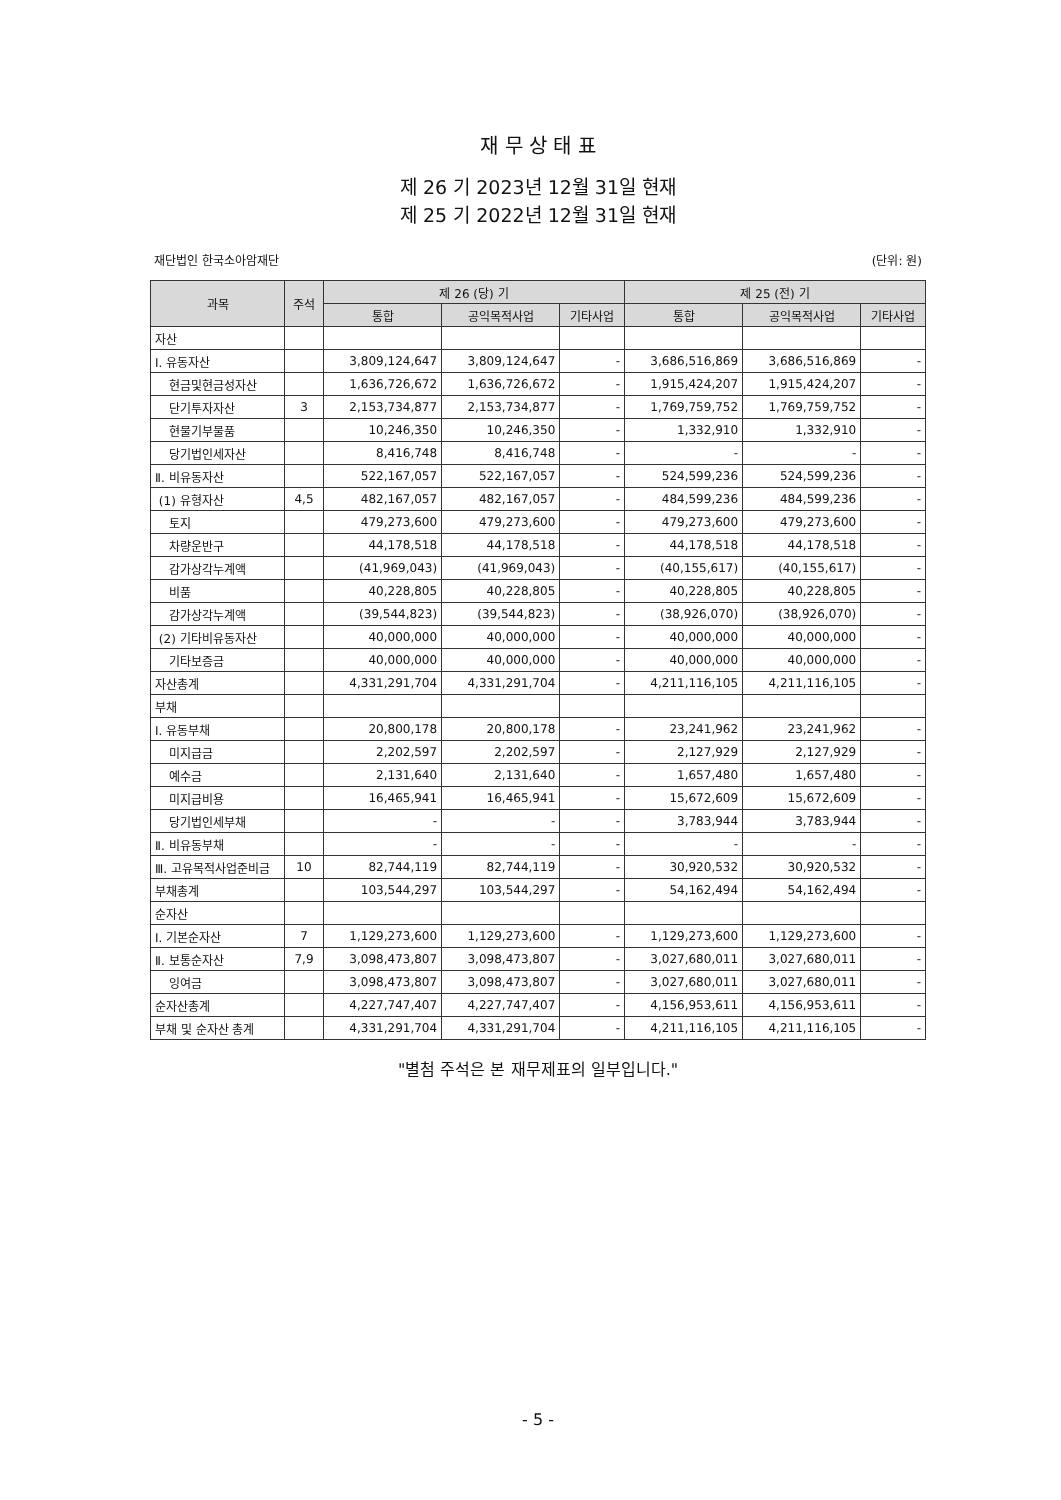재 무 상 태 표
제 26 기 2023년 12월 31일 현재
제 25 기 2022년 12월 31일 현재
재단법인 한국소아암재단 (단위: 원)
| 과목 | 주석 | 제 26 (당) 기 | | | 제 25 (전) 기 | | |
| --- | --- | --- | --- | --- | --- | --- | --- |
| | | 통합 | 공익목적사업 | 기타사업 | 통합 | 공익목적사업 | 기타사업 |
| 자산 | | | | | | | |
| Ⅰ. 유동자산 | | 3,809,124,647 | 3,809,124,647 | - | 3,686,516,869 | 3,686,516,869 | - |
| 현금및현금성자산 | | 1,636,726,672 | 1,636,726,672 | - | 1,915,424,207 | 1,915,424,207 | - |
| 단기투자자산 | 3 | 2,153,734,877 | 2,153,734,877 | - | 1,769,759,752 | 1,769,759,752 | - |
| 현물기부물품 | | 10,246,350 | 10,246,350 | - | 1,332,910 | 1,332,910 | - |
| 당기법인세자산 | | 8,416,748 | 8,416,748 | - | - | - | - |
| Ⅱ. 비유동자산 | | 522,167,057 | 522,167,057 | - | 524,599,236 | 524,599,236 | - |
| (1) 유형자산 | 4,5 | 482,167,057 | 482,167,057 | - | 484,599,236 | 484,599,236 | - |
| 토지 | | 479,273,600 | 479,273,600 | - | 479,273,600 | 479,273,600 | - |
| 차량운반구 | | 44,178,518 | 44,178,518 | - | 44,178,518 | 44,178,518 | - |
| 감가상각누계액 | | (41,969,043) | (41,969,043) | - | (40,155,617) | (40,155,617) | - |
| 비품 | | 40,228,805 | 40,228,805 | - | 40,228,805 | 40,228,805 | - |
| 감가상각누계액 | | (39,544,823) | (39,544,823) | - | (38,926,070) | (38,926,070) | - |
| (2) 기타비유동자산 | | 40,000,000 | 40,000,000 | - | 40,000,000 | 40,000,000 | - |
| 기타보증금 | | 40,000,000 | 40,000,000 | - | 40,000,000 | 40,000,000 | - |
| 자산총계 | | 4,331,291,704 | 4,331,291,704 | - | 4,211,116,105 | 4,211,116,105 | - |
| 부채 | | | | | | | |
| Ⅰ. 유동부채 | | 20,800,178 | 20,800,178 | - | 23,241,962 | 23,241,962 | - |
| 미지급금 | | 2,202,597 | 2,202,597 | - | 2,127,929 | 2,127,929 | - |
| 예수금 | | 2,131,640 | 2,131,640 | - | 1,657,480 | 1,657,480 | - |
| 미지급비용 | | 16,465,941 | 16,465,941 | - | 15,672,609 | 15,672,609 | - |
| 당기법인세부채 | | - | - | - | 3,783,944 | 3,783,944 | - |
| Ⅱ. 비유동부채 | | - | - | - | - | - | - |
| Ⅲ. 고유목적사업준비금 | 10 | 82,744,119 | 82,744,119 | - | 30,920,532 | 30,920,532 | - |
| 부채총계 | | 103,544,297 | 103,544,297 | - | 54,162,494 | 54,162,494 | - |
| 순자산 | | | | | | | |
| Ⅰ. 기본순자산 | 7 | 1,129,273,600 | 1,129,273,600 | - | 1,129,273,600 | 1,129,273,600 | - |
| Ⅱ. 보통순자산 | 7,9 | 3,098,473,807 | 3,098,473,807 | - | 3,027,680,011 | 3,027,680,011 | - |
| 잉여금 | | 3,098,473,807 | 3,098,473,807 | - | 3,027,680,011 | 3,027,680,011 | - |
| 순자산총계 | | 4,227,747,407 | 4,227,747,407 | - | 4,156,953,611 | 4,156,953,611 | - |
| 부채 및 순자산 총계 | | 4,331,291,704 | 4,331,291,704 | - | 4,211,116,105 | 4,211,116,105 | - |
"별첨 주석은 본 재무제표의 일부입니다."
- 5 -